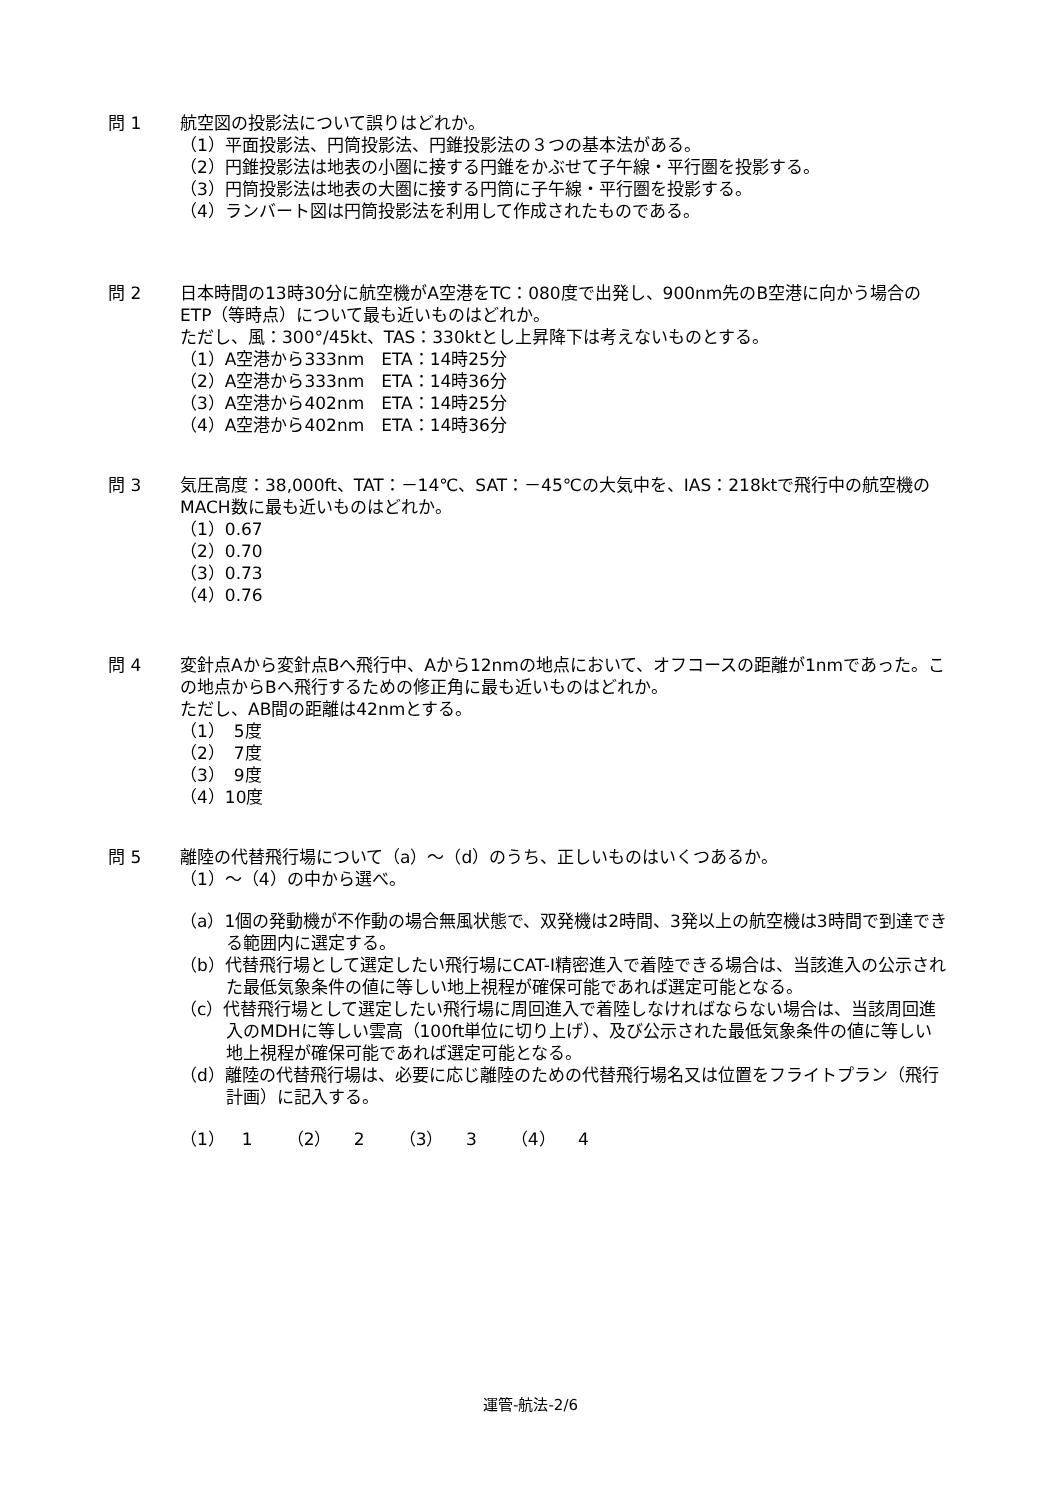問 1 航空図の投影法について誤りはどれか。
（1）平面投影法、円筒投影法、円錐投影法の３つの基本法がある。
（2）円錐投影法は地表の小圏に接する円錐をかぶせて子午線・平行圏を投影する。
（3）円筒投影法は地表の大圏に接する円筒に子午線・平行圏を投影する。
（4）ランバート図は円筒投影法を利用して作成されたものである。
問 2 日本時間の13時30分に航空機がA空港をTC：080度で出発し、900nm先のB空港に向かう場合のETP（等時点）について最も近いものはどれか。
ただし、風：300°/45kt、TAS：330ktとし上昇降下は考えないものとする。
（1）A空港から333nm　ETA：14時25分
（2）A空港から333nm　ETA：14時36分
（3）A空港から402nm　ETA：14時25分
（4）A空港から402nm　ETA：14時36分
問 3 気圧高度：38,000ft、TAT：－14℃、SAT：－45℃の大気中を、IAS：218ktで飛行中の航空機のMACH数に最も近いものはどれか。
（1）0.67
（2）0.70
（3）0.73
（4）0.76
問 4 変針点Aから変針点Bへ飛行中、Aから12nmの地点において、オフコースの距離が1nmであった。この地点からBへ飛行するための修正角に最も近いものはどれか。
ただし、AB間の距離は42nmとする。
（1）　5度
（2）　7度
（3）　9度
（4）10度
問 5 離陸の代替飛行場について（a）～（d）のうち、正しいものはいくつあるか。
（1）～（4）の中から選べ。
（a）1個の発動機が不作動の場合無風状態で、双発機は2時間、3発以上の航空機は3時間で到達できる範囲内に選定する。
（b）代替飛行場として選定したい飛行場にCAT-Ⅰ精密進入で着陸できる場合は、当該進入の公示された最低気象条件の値に等しい地上視程が確保可能であれば選定可能となる。
（c）代替飛行場として選定したい飛行場に周回進入で着陸しなければならない場合は、当該周回進入のMDHに等しい雲高（100ft単位に切り上げ）、及び公示された最低気象条件の値に等しい地上視程が確保可能であれば選定可能となる。
（d）離陸の代替飛行場は、必要に応じ離陸のための代替飛行場名又は位置をフライトプラン（飛行計画）に記入する。
（1）　1　　（2）　 2　　（3）　 3　　（4）　 4
運管-航法-2/6